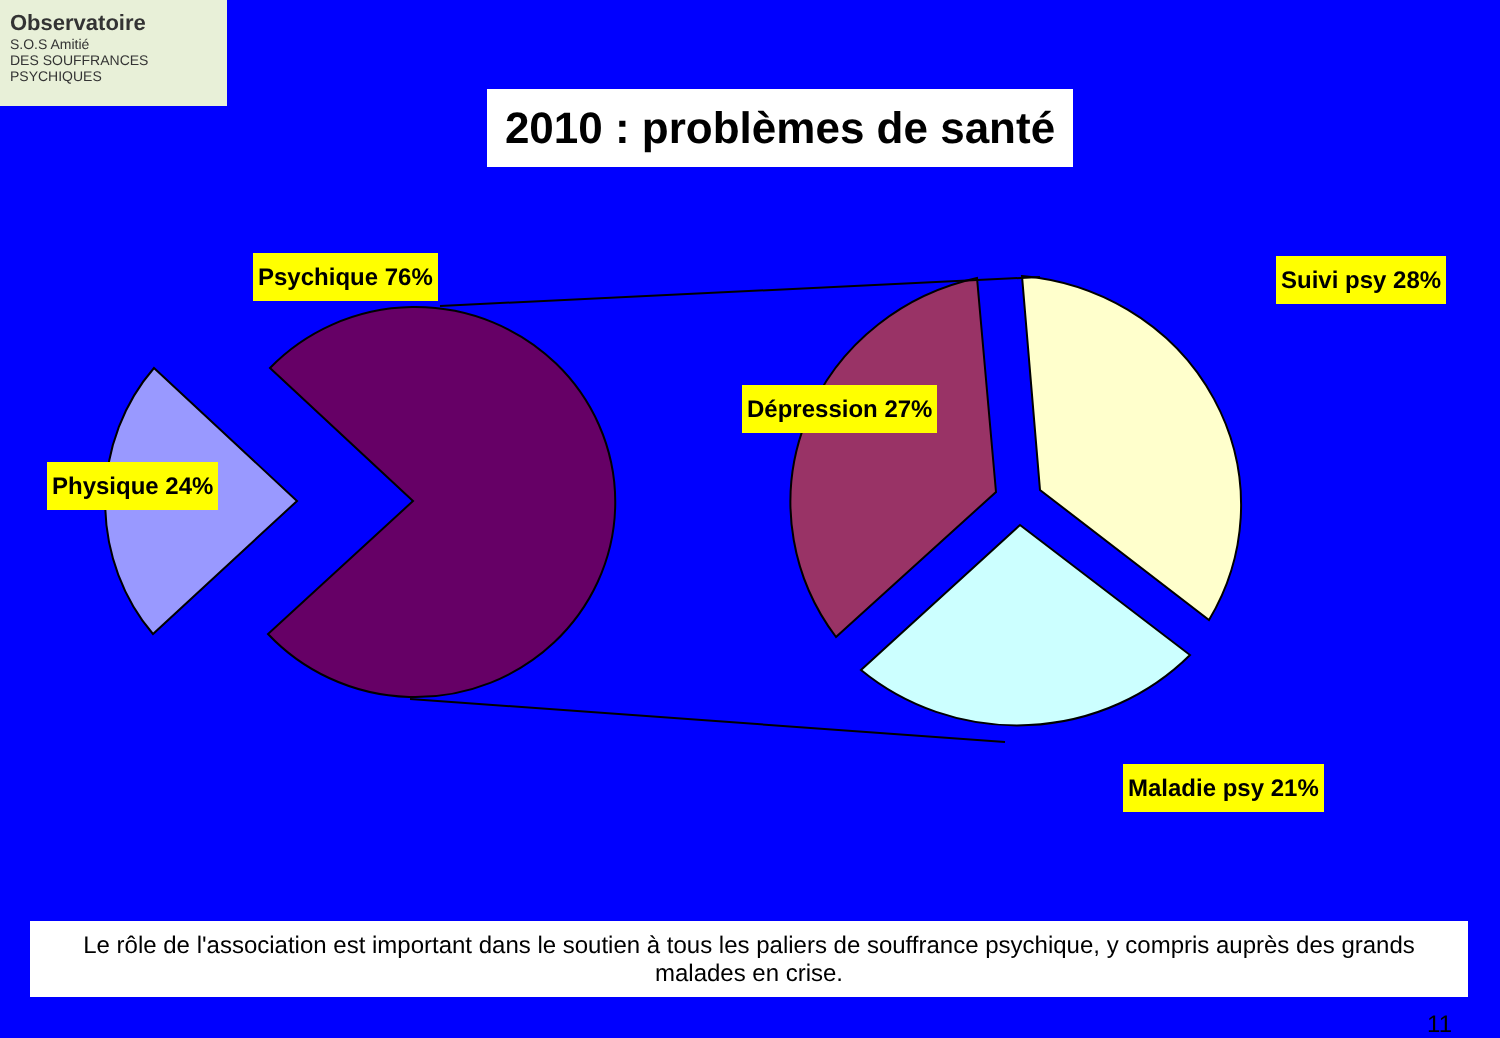Observatoire
S.O.S Amitié
DES SOUFFRANCES PSYCHIQUES
2010 : problèmes de santé
Psychique 76%
Physique 24%
Dépression 27%
Suivi psy 28%
Maladie psy 21%
Le rôle de l'association est important dans le soutien à tous les paliers de souffrance psychique, y compris auprès des grands malades en crise.
11